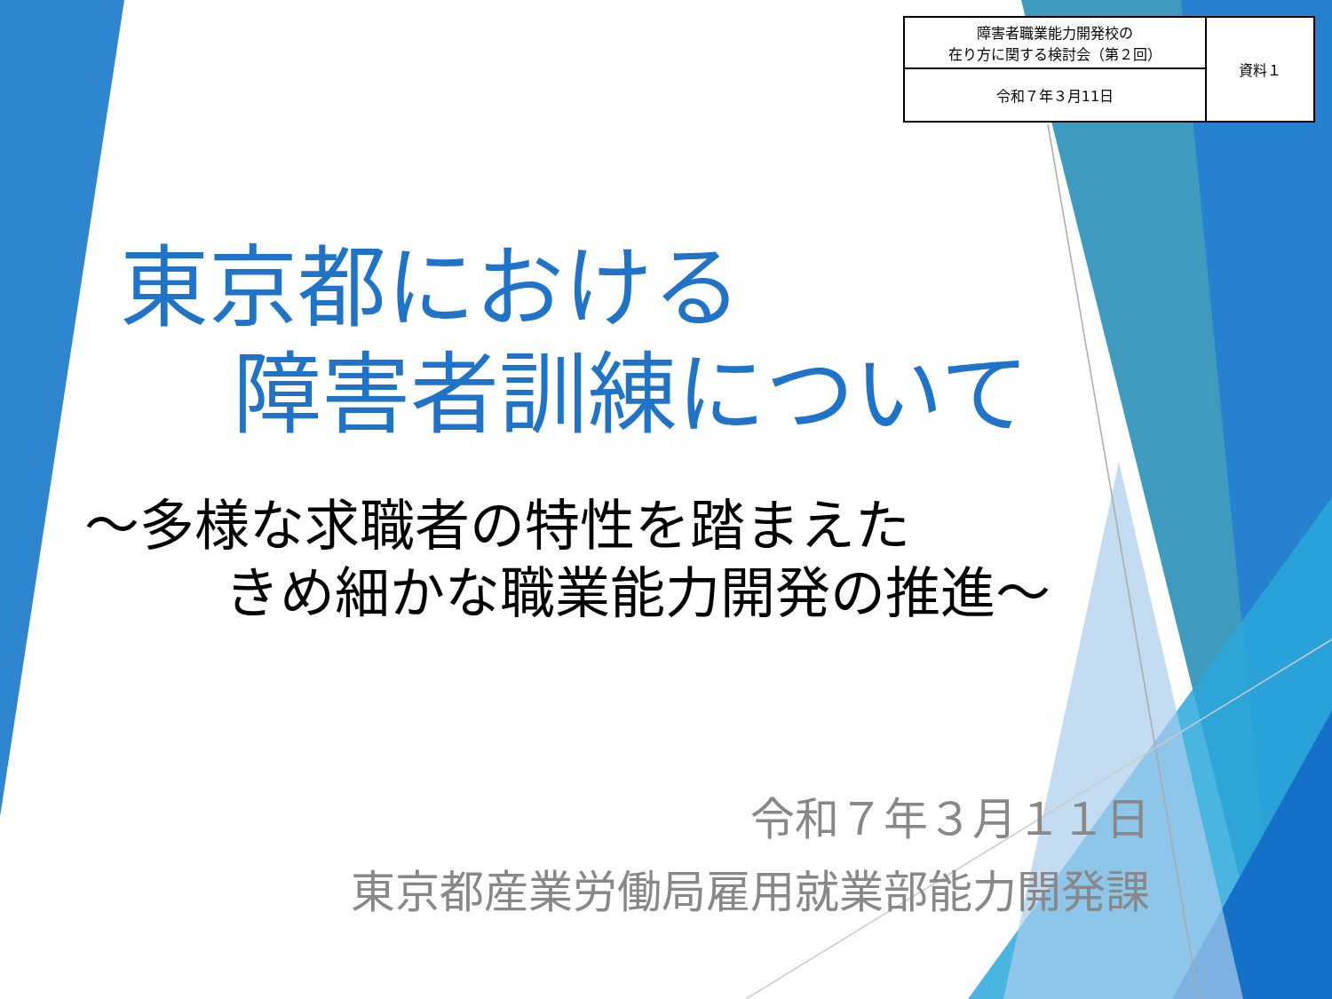| 障害者職業能力開発校の 在り方に関する検討会（第２回） | 資料１ |
| 令和７年３月11日 | |
東京都における
障害者訓練について
～多様な求職者の特性を踏まえた
きめ細かな職業能力開発の推進～
令和７年３月１１日
東京都産業労働局雇用就業部能力開発課